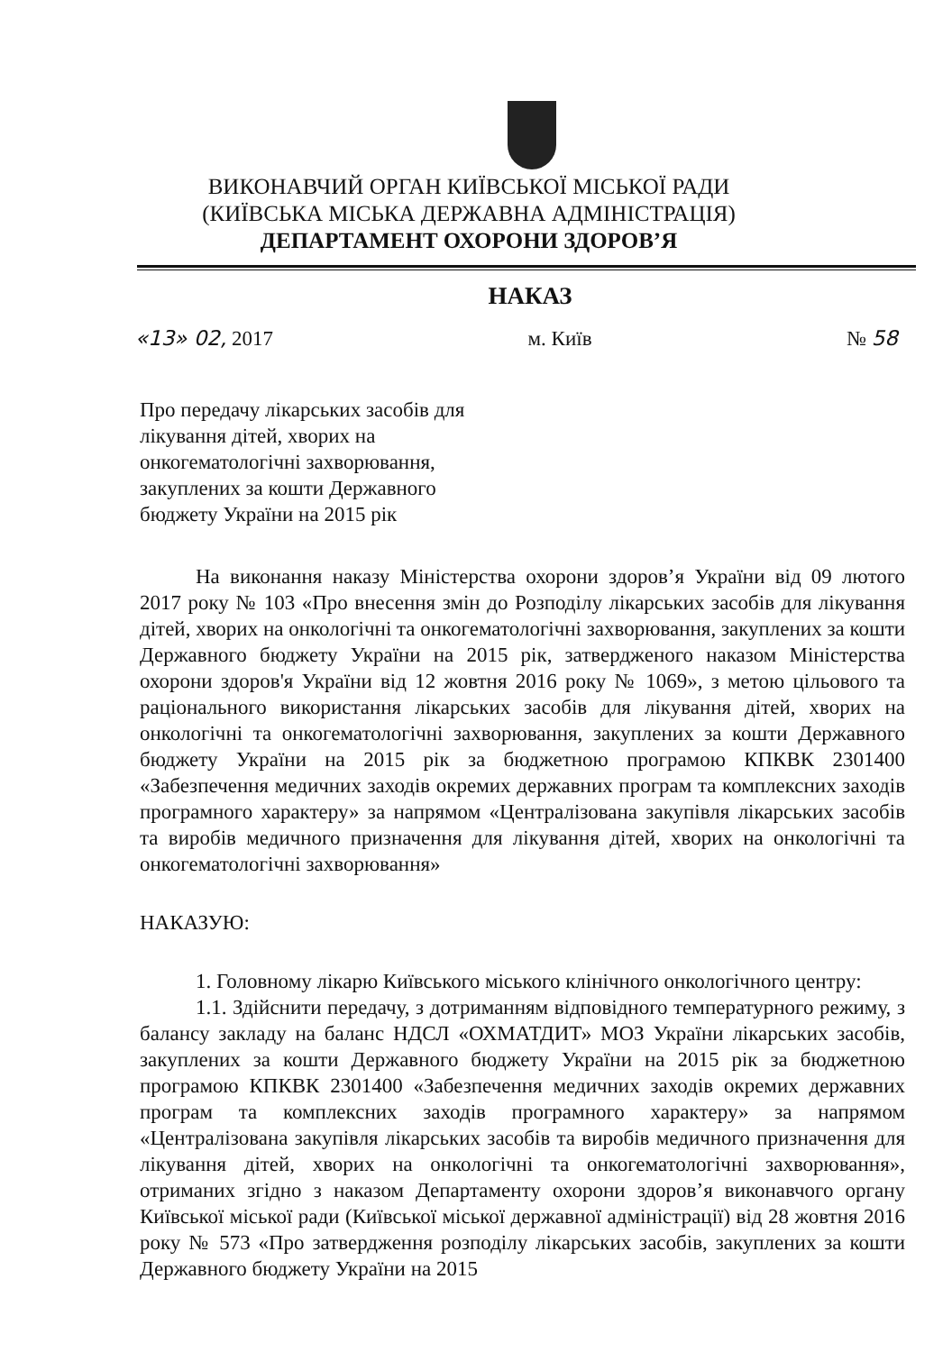ВИКОНАВЧИЙ ОРГАН КИЇВСЬКОЇ МІСЬКОЇ РАДИ
(КИЇВСЬКА МІСЬКА ДЕРЖАВНА АДМІНІСТРАЦІЯ)
ДЕПАРТАМЕНТ ОХОРОНИ ЗДОРОВ’Я
НАКАЗ
«13» 02, 2017 м. Київ № 58
Про передачу лікарських засобів для лікування дітей, хворих на онкогематологічні захворювання, закуплених за кошти Державного бюджету України на 2015 рік
На виконання наказу Міністерства охорони здоров’я України від 09 лютого 2017 року № 103 «Про внесення змін до Розподілу лікарських засобів для лікування дітей, хворих на онкологічні та онкогематологічні захворювання, закуплених за кошти Державного бюджету України на 2015 рік, затвердженого наказом Міністерства охорони здоров'я України від 12 жовтня 2016 року № 1069», з метою цільового та раціонального використання лікарських засобів для лікування дітей, хворих на онкологічні та онкогематологічні захворювання, закуплених за кошти Державного бюджету України на 2015 рік за бюджетною програмою КПКВК 2301400 «Забезпечення медичних заходів окремих державних програм та комплексних заходів програмного характеру» за напрямом «Централізована закупівля лікарських засобів та виробів медичного призначення для лікування дітей, хворих на онкологічні та онкогематологічні захворювання»
НАКАЗУЮ:
1. Головному лікарю Київського міського клінічного онкологічного центру:
1.1. Здійснити передачу, з дотриманням відповідного температурного режиму, з балансу закладу на баланс НДСЛ «ОХМАТДИТ» МОЗ України лікарських засобів, закуплених за кошти Державного бюджету України на 2015 рік за бюджетною програмою КПКВК 2301400 «Забезпечення медичних заходів окремих державних програм та комплексних заходів програмного характеру» за напрямом «Централізована закупівля лікарських засобів та виробів медичного призначення для лікування дітей, хворих на онкологічні та онкогематологічні захворювання», отриманих згідно з наказом Департаменту охорони здоров’я виконавчого органу Київської міської ради (Київської міської державної адміністрації) від 28 жовтня 2016 року № 573 «Про затвердження розподілу лікарських засобів, закуплених за кошти Державного бюджету України на 2015